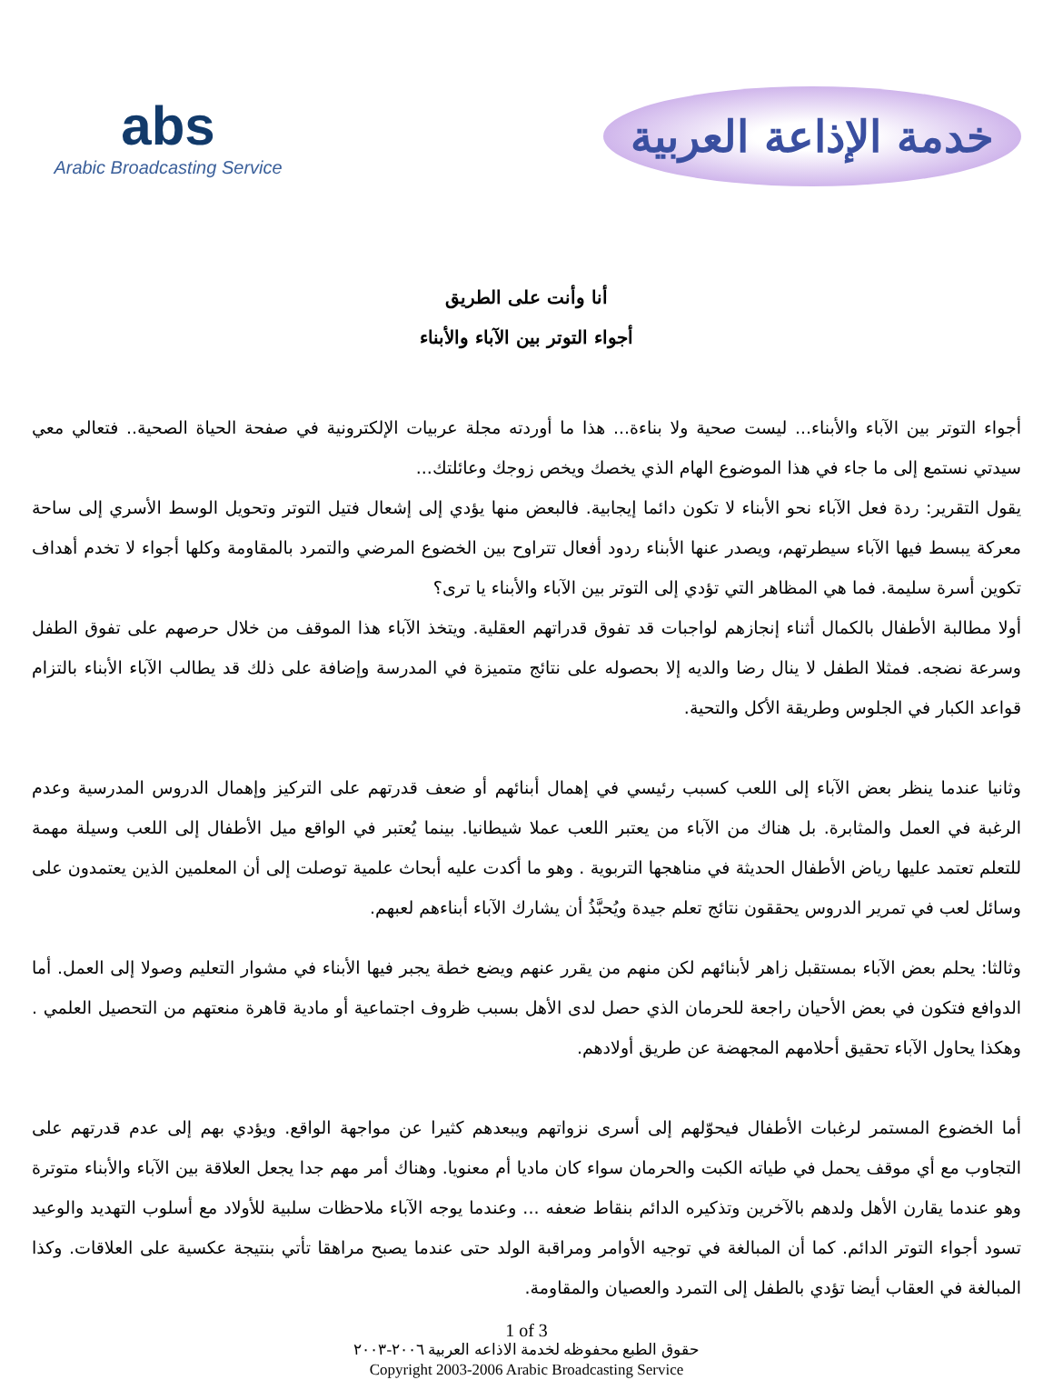abs
Arabic Broadcasting Service
خدمة الإذاعة العربية
أنا وأنت على الطريق
أجواء التوتر بين الآباء والأبناء
أجواء التوتر بين الآباء والأبناء... ليست صحية ولا بناءة... هذا ما أوردته مجلة عربيات الإلكترونية في صفحة الحياة الصحية.. فتعالي معي سيدتي نستمع إلى ما جاء في هذا الموضوع الهام الذي يخصك ويخص زوجك وعائلتك...
يقول التقرير: ردة فعل الآباء نحو الأبناء لا تكون دائما إيجابية. فالبعض منها يؤدي إلى إشعال فتيل التوتر وتحويل الوسط الأسري إلى ساحة معركة يبسط فيها الآباء سيطرتهم، ويصدر عنها الأبناء ردود أفعال تتراوح بين الخضوع المرضي والتمرد بالمقاومة وكلها أجواء لا تخدم أهداف تكوين أسرة سليمة. فما هي المظاهر التي تؤدي إلى التوتر بين الآباء والأبناء يا ترى؟
أولا مطالبة الأطفال بالكمال أثناء إنجازهم لواجبات قد تفوق قدراتهم العقلية. ويتخذ الآباء هذا الموقف من خلال حرصهم على تفوق الطفل وسرعة نضجه. فمثلا الطفل لا ينال رضا والديه إلا بحصوله على نتائج متميزة في المدرسة وإضافة على ذلك قد يطالب الآباء الأبناء بالتزام قواعد الكبار في الجلوس وطريقة الأكل والتحية.
وثانيا عندما ينظر بعض الآباء إلى اللعب كسبب رئيسي في إهمال أبنائهم أو ضعف قدرتهم على التركيز وإهمال الدروس المدرسية وعدم الرغبة في العمل والمثابرة. بل هناك من الآباء من يعتبر اللعب عملا شيطانيا. بينما يُعتبر في الواقع ميل الأطفال إلى اللعب وسيلة مهمة للتعلم تعتمد عليها رياض الأطفال الحديثة في مناهجها التربوية . وهو ما أكدت عليه أبحاث علمية توصلت إلى أن المعلمين الذين يعتمدون على وسائل لعب في تمرير الدروس يحققون نتائج تعلم جيدة ويُحبَّذُ أن يشارك الآباء أبناءهم لعبهم.
وثالثا: يحلم بعض الآباء بمستقبل زاهر لأبنائهم لكن منهم من يقرر عنهم ويضع خطة يجبر فيها الأبناء في مشوار التعليم وصولا إلى العمل. أما الدوافع فتكون في بعض الأحيان راجعة للحرمان الذي حصل لدى الأهل بسبب ظروف اجتماعية أو مادية قاهرة منعتهم من التحصيل العلمي . وهكذا يحاول الآباء تحقيق أحلامهم المجهضة عن طريق أولادهم.
أما الخضوع المستمر لرغبات الأطفال فيحوّلهم إلى أسرى نزواتهم ويبعدهم كثيرا عن مواجهة الواقع. ويؤدي بهم إلى عدم قدرتهم على التجاوب مع أي موقف يحمل في طياته الكبت والحرمان سواء كان ماديا أم معنويا. وهناك أمر مهم جدا يجعل العلاقة بين الآباء والأبناء متوترة وهو عندما يقارن الأهل ولدهم بالآخرين وتذكيره الدائم بنقاط ضعفه ... وعندما يوجه الآباء ملاحظات سلبية للأولاد مع أسلوب التهديد والوعيد تسود أجواء التوتر الدائم. كما أن المبالغة في توجيه الأوامر ومراقبة الولد حتى عندما يصبح مراهقا تأتي بنتيجة عكسية على العلاقات. وكذا المبالغة في العقاب أيضا تؤدي بالطفل إلى التمرد والعصيان والمقاومة.
1 of 3
حقوق الطبع محفوظه لخدمة الاذاعه العربية ٢٠٠٦-٢٠٠٣
Copyright 2003-2006 Arabic Broadcasting Service